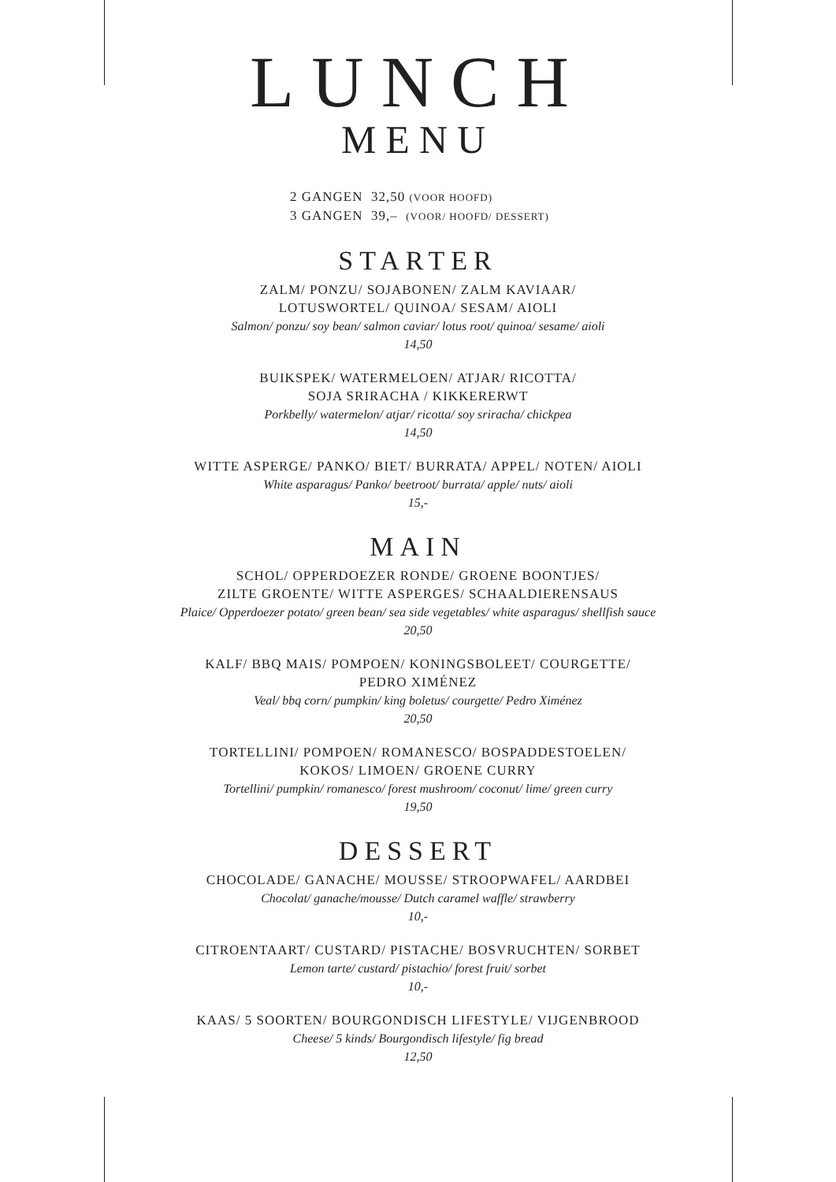LUNCH
MENU
2 GANGEN 32,50 (VOOR HOOFD)
3 GANGEN 39,– (VOOR/ HOOFD/ DESSERT)
STARTER
ZALM/ PONZU/ SOJABONEN/ ZALM KAVIAAR/
LOTUSWORTEL/ QUINOA/ SESAM/ AIOLI
Salmon/ ponzu/ soy bean/ salmon caviar/ lotus root/ quinoa/ sesame/ aioli
14,50
BUIKSPEK/ WATERMELOEN/ ATJAR/ RICOTTA/
SOJA SRIRACHA / KIKKERERWT
Porkbelly/ watermelon/ atjar/ ricotta/ soy sriracha/ chickpea
14,50
WITTE ASPERGE/ PANKO/ BIET/ BURRATA/ APPEL/ NOTEN/ AIOLI
White asparagus/ Panko/ beetroot/ burrata/ apple/ nuts/ aioli
15,-
MAIN
SCHOL/ OPPERDOEZER RONDE/ GROENE BOONTJES/
ZILTE GROENTE/ WITTE ASPERGES/ SCHAALDIERENSAUS
Plaice/ Opperdoezer potato/ green bean/ sea side vegetables/ white asparagus/ shellfish sauce
20,50
KALF/ BBQ MAIS/ POMPOEN/ KONINGSBOLEET/ COURGETTE/
PEDRO XIMÉNEZ
Veal/ bbq corn/ pumpkin/ king boletus/ courgette/ Pedro Ximénez
20,50
TORTELLINI/ POMPOEN/ ROMANESCO/ BOSPADDESTOELEN/
KOKOS/ LIMOEN/ GROENE CURRY
Tortellini/ pumpkin/ romanesco/ forest mushroom/ coconut/ lime/ green curry
19,50
DESSERT
CHOCOLADE/ GANACHE/ MOUSSE/ STROOPWAFEL/ AARDBEI
Chocolat/ ganache/mousse/ Dutch caramel waffle/ strawberry
10,-
CITROENTAART/ CUSTARD/ PISTACHE/ BOSVRUCHTEN/ SORBET
Lemon tarte/ custard/ pistachio/ forest fruit/ sorbet
10,-
KAAS/ 5 SOORTEN/ BOURGONDISCH LIFESTYLE/ VIJGENBROOD
Cheese/ 5 kinds/ Bourgondisch lifestyle/ fig bread
12,50